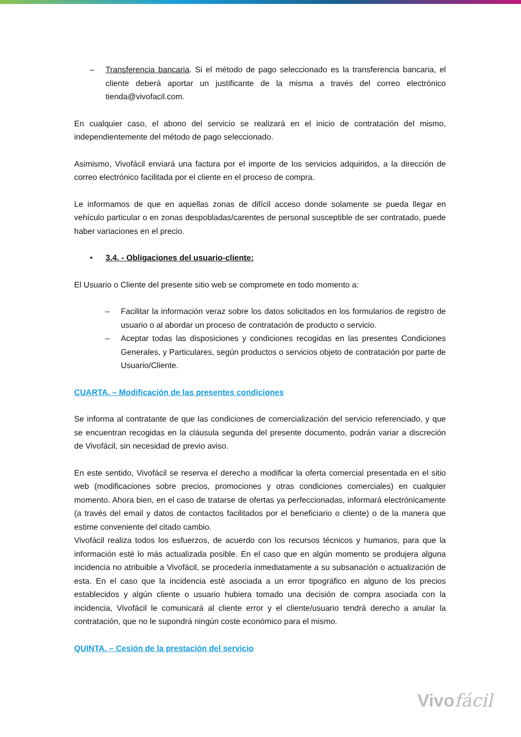– Transferencia bancaria. Si el método de pago seleccionado es la transferencia bancaria, el cliente deberá aportar un justificante de la misma a través del correo electrónico tienda@vivofacil.com.
En cualquier caso, el abono del servicio se realizará en el inicio de contratación del mismo, independientemente del método de pago seleccionado.
Asimismo, Vivofácil enviará una factura por el importe de los servicios adquiridos, a la dirección de correo electrónico facilitada por el cliente en el proceso de compra.
Le informamos de que en aquellas zonas de difícil acceso donde solamente se pueda llegar en vehículo particular o en zonas despobladas/carentes de personal susceptible de ser contratado, puede haber variaciones en el precio.
• 3.4. - Obligaciones del usuario-cliente:
El Usuario o Cliente del presente sitio web se compromete en todo momento a:
– Facilitar la información veraz sobre los datos solicitados en los formularios de registro de usuario o al abordar un proceso de contratación de producto o servicio.
– Aceptar todas las disposiciones y condiciones recogidas en las presentes Condiciones Generales, y Particulares, según productos o servicios objeto de contratación por parte de Usuario/Cliente.
CUARTA. – Modificación de las presentes condiciones
Se informa al contratante de que las condiciones de comercialización del servicio referenciado, y que se encuentran recogidas en la cláusula segunda del presente documento, podrán variar a discreción de Vivofácil, sin necesidad de previo aviso.
En este sentido, Vivofácil se reserva el derecho a modificar la oferta comercial presentada en el sitio web (modificaciones sobre precios, promociones y otras condiciones comerciales) en cualquier momento. Ahora bien, en el caso de tratarse de ofertas ya perfeccionadas, informará electrónicamente (a través del email y datos de contactos facilitados por el beneficiario o cliente) o de la manera que estime conveniente del citado cambio.
Vivofácil realiza todos los esfuerzos, de acuerdo con los recursos técnicos y humanos, para que la información esté lo más actualizada posible. En el caso que en algún momento se produjera alguna incidencia no atribuible a Vivofácil, se procedería inmediatamente a su subsanación o actualización de esta. En el caso que la incidencia esté asociada a un error tipográfico en alguno de los precios establecidos y algún cliente o usuario hubiera tomado una decisión de compra asociada con la incidencia, Vivofácil le comunicará al cliente error y el cliente/usuario tendrá derecho a anular la contratación, que no le supondrá ningún coste económico para el mismo.
QUINTA. – Cesión de la prestación del servicio
Vivofácil